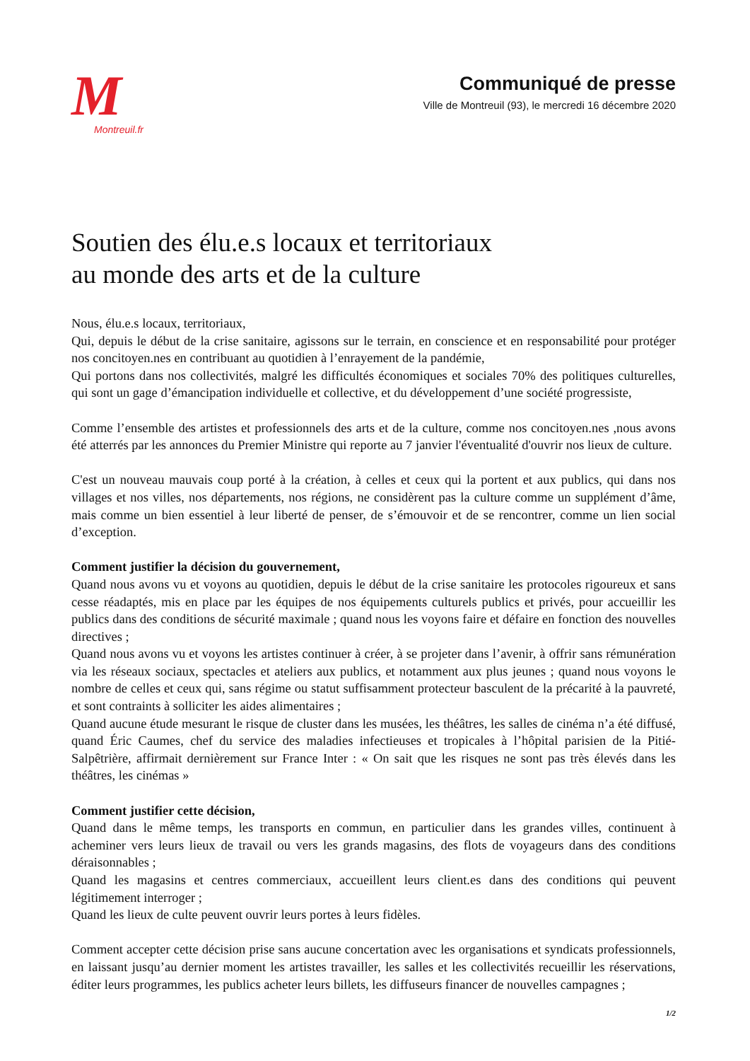M
Montreuil.fr
Communiqué de presse
Ville de Montreuil (93), le mercredi 16 décembre 2020
Soutien des élu.e.s locaux et territoriaux
au monde des arts et de la culture
Nous, élu.e.s locaux, territoriaux,
Qui, depuis le début de la crise sanitaire, agissons sur le terrain, en conscience et en responsabilité pour protéger nos concitoyen.nes en contribuant au quotidien à l’enrayement de la pandémie,
Qui portons dans nos collectivités, malgré les difficultés économiques et sociales 70% des politiques culturelles, qui sont un gage d’émancipation individuelle et collective, et du développement d’une société progressiste,
Comme l’ensemble des artistes et professionnels des arts et de la culture, comme nos concitoyen.nes ,nous avons été atterrés par les annonces du Premier Ministre qui reporte au 7 janvier l'éventualité d'ouvrir nos lieux de culture.
C'est un nouveau mauvais coup porté à la création, à celles et ceux qui la portent et aux publics, qui dans nos villages et nos villes, nos départements, nos régions, ne considèrent pas la culture comme un supplément d’âme, mais comme un bien essentiel à leur liberté de penser, de s’émouvoir et de se rencontrer, comme un lien social d’exception.
Comment justifier la décision du gouvernement,
Quand nous avons vu et voyons au quotidien, depuis le début de la crise sanitaire les protocoles rigoureux et sans cesse réadaptés, mis en place par les équipes de nos équipements culturels publics et privés, pour accueillir les publics dans des conditions de sécurité maximale ; quand nous les voyons faire et défaire en fonction des nouvelles directives ;
Quand nous avons vu et voyons les artistes continuer à créer, à se projeter dans l’avenir, à offrir sans rémunération via les réseaux sociaux, spectacles et ateliers aux publics, et notamment aux plus jeunes ; quand nous voyons le nombre de celles et ceux qui, sans régime ou statut suffisamment protecteur basculent de la précarité à la pauvreté, et sont contraints à solliciter les aides alimentaires ;
Quand aucune étude mesurant le risque de cluster dans les musées, les théâtres, les salles de cinéma n’a été diffusé, quand Éric Caumes, chef du service des maladies infectieuses et tropicales à l’hôpital parisien de la Pitié-Salpêtrière, affirmait dernièrement sur France Inter : « On sait que les risques ne sont pas très élevés dans les théâtres, les cinémas »
Comment justifier cette décision,
Quand dans le même temps, les transports en commun, en particulier dans les grandes villes, continuent à acheminer vers leurs lieux de travail ou vers les grands magasins, des flots de voyageurs dans des conditions déraisonnables ;
Quand les magasins et centres commerciaux, accueillent leurs client.es dans des conditions qui peuvent légitimement interroger ;
Quand les lieux de culte peuvent ouvrir leurs portes à leurs fidèles.
Comment accepter cette décision prise sans aucune concertation avec les organisations et syndicats professionnels, en laissant jusqu’au dernier moment les artistes travailler, les salles et les collectivités recueillir les réservations, éditer leurs programmes, les publics acheter leurs billets, les diffuseurs financer de nouvelles campagnes ;
1/2